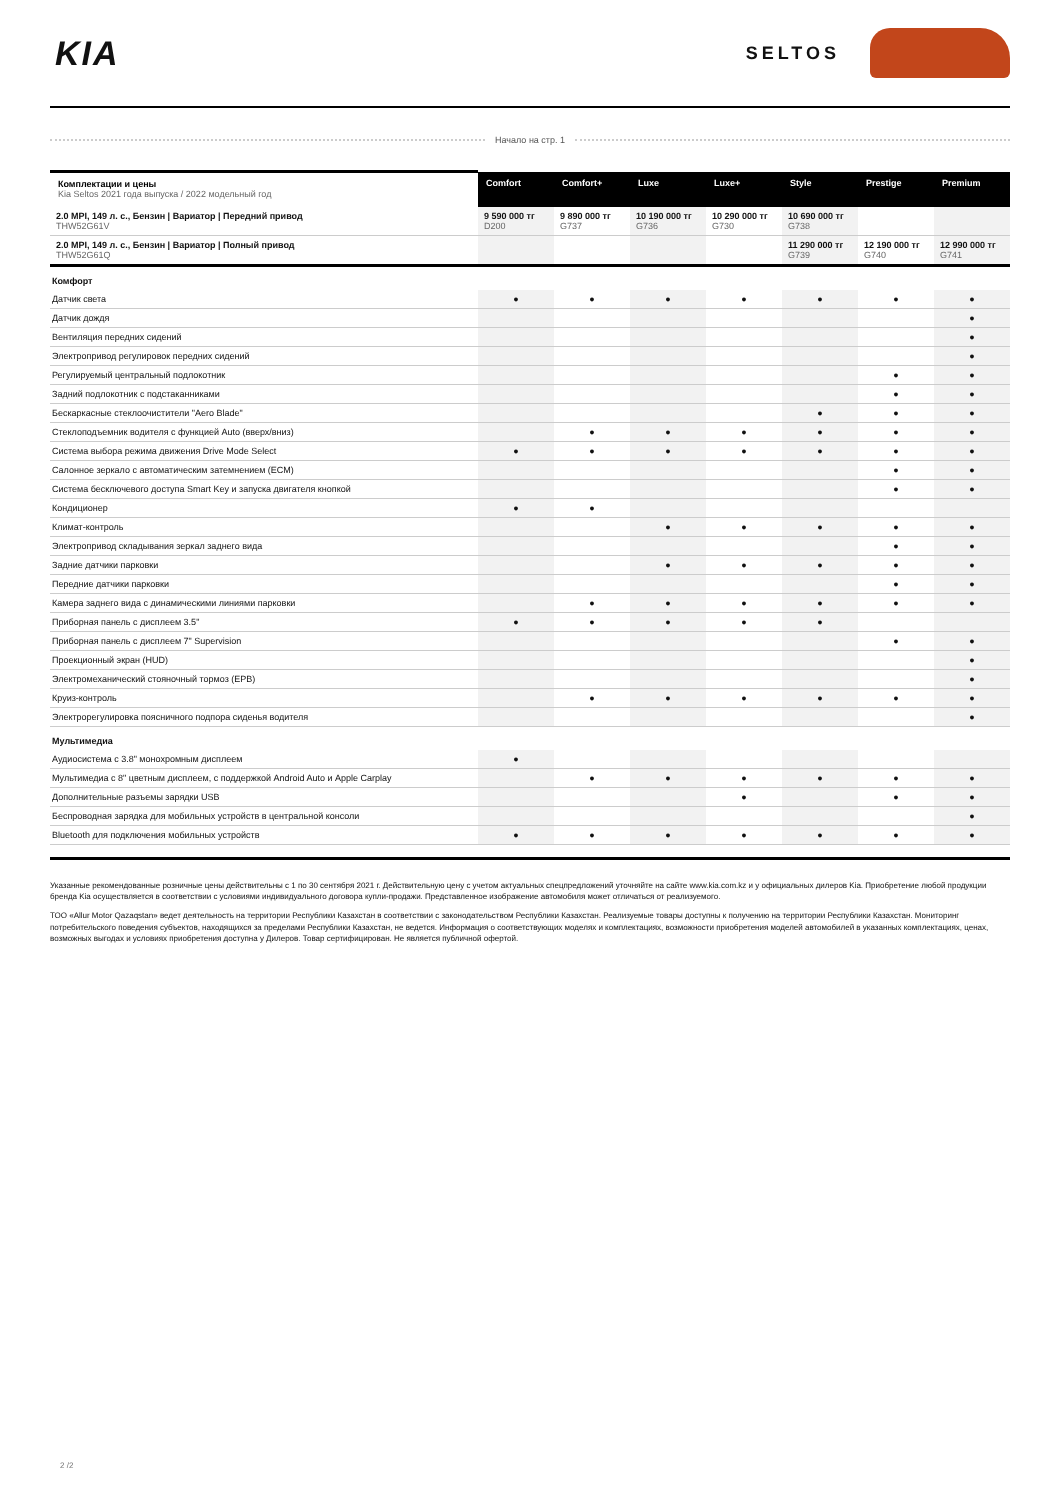KIA
SELTOS
Начало на стр. 1
| Комплектации и цены Kia Seltos 2021 года выпуска / 2022 модельный год | Comfort | Comfort+ | Luxe | Luxe+ | Style | Prestige | Premium |
| --- | --- | --- | --- | --- | --- | --- | --- |
| 2.0 MPI, 149 л. с., Бензин / Вариатор / Передний привод THW52G61V | 9 590 000 тг D200 | 9 890 000 тг G737 | 10 190 000 тг G736 | 10 290 000 тг G730 | 10 690 000 тг G738 | | |
| 2.0 MPI, 149 л. с., Бензин / Вариатор / Полный привод THW52G61Q | | | | | 11 290 000 тг G739 | 12 190 000 тг G740 | 12 990 000 тг G741 |
| Комфорт | | | | | | | |
| Датчик света | ● | ● | ● | ● | ● | ● | ● |
| Датчик дождя | | | | | | | ● |
| Вентиляция передних сидений | | | | | | | ● |
| Электропривод регулировок передних сидений | | | | | | | ● |
| Регулируемый центральный подлокотник | | | | | | ● | ● |
| Задний подлокотник с подстаканниками | | | | | | ● | ● |
| Бескаркасные стеклоочистители "Aero Blade" | | | | | ● | ● | ● |
| Стеклоподъемник водителя с функцией Auto (вверх/вниз) | | ● | ● | ● | ● | ● | ● |
| Система выбора режима движения Drive Mode Select | ● | ● | ● | ● | ● | ● | ● |
| Салонное зеркало с автоматическим затемнением (ECM) | | | | | | ● | ● |
| Система бесключевого доступа Smart Key и запуска двигателя кнопкой | | | | | | ● | ● |
| Кондиционер | ● | ● | | | | | |
| Климат-контроль | | | ● | ● | ● | ● | ● |
| Электропривод складывания зеркал заднего вида | | | | | | ● | ● |
| Задние датчики парковки | | | ● | ● | ● | ● | ● |
| Передние датчики парковки | | | | | | ● | ● |
| Камера заднего вида с динамическими линиями парковки | | ● | ● | ● | ● | ● | ● |
| Приборная панель с дисплеем 3.5" | ● | ● | ● | ● | ● | | |
| Приборная панель с дисплеем 7" Supervision | | | | | | ● | ● |
| Проекционный экран (HUD) | | | | | | | ● |
| Электромеханический стояночный тормоз (EPB) | | | | | | | ● |
| Круиз-контроль | | ● | ● | ● | ● | ● | ● |
| Электрорегулировка поясничного подпора сиденья водителя | | | | | | | ● |
| Мультимедиа | | | | | | | |
| Аудиосистема с 3.8" монохромным дисплеем | ● | | | | | | |
| Мультимедиа с 8" цветным дисплеем, с поддержкой Android Auto и Apple Carplay | | ● | ● | ● | ● | ● | ● |
| Дополнительные разъемы зарядки USB | | | | ● | | ● | ● |
| Беспроводная зарядка для мобильных устройств в центральной консоли | | | | | | | ● |
| Bluetooth для подключения мобильных устройств | ● | ● | ● | ● | ● | ● | ● |
Указанные рекомендованные розничные цены действительны с 1 по 30 сентября 2021 г. Действительную цену с учетом актуальных спецпредложений уточняйте на сайте www.kia.com.kz и у официальных дилеров Kia. Приобретение любой продукции бренда Kia осуществляется в соответствии с условиями индивидуального договора купли-продажи. Представленное изображение автомобиля может отличаться от реализуемого.
ТОО «Allur Motor Qazaqstan» ведет деятельность на территории Республики Казахстан в соответствии с законодательством Республики Казахстан. Реализуемые товары доступны к получению на территории Республики Казахстан. Мониторинг потребительского поведения субъектов, находящихся за пределами Республики Казахстан, не ведется. Информация о соответствующих моделях и комплектациях, возможности приобретения моделей автомобилей в указанных комплектациях, ценах, возможных выгодах и условиях приобретения доступна у Дилеров. Товар сертифицирован. Не является публичной офертой.
2 /2